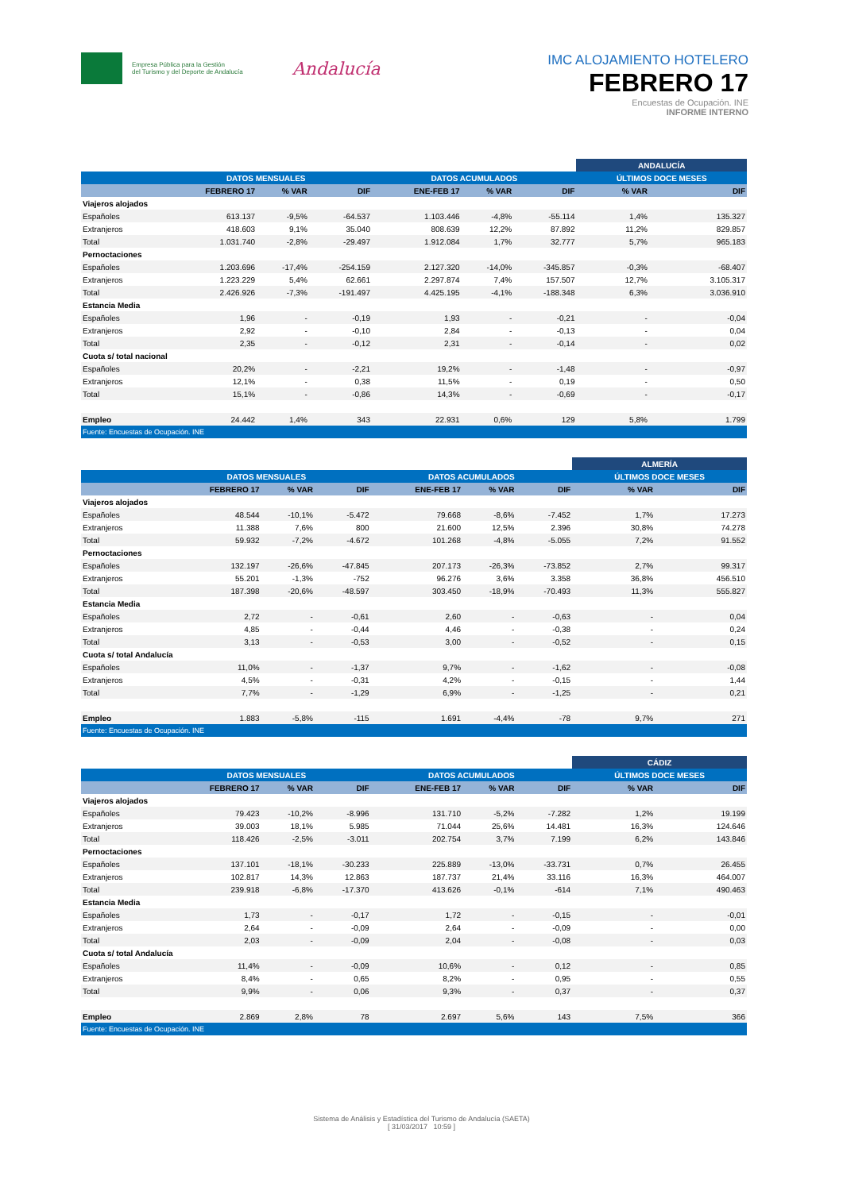Empresa Pública para la Gestión
del Turismo y del Deporte de Andalucía
Andalucía
IMC ALOJAMIENTO HOTELERO
FEBRERO 17
Encuestas de Ocupación. INE
INFORME INTERNO
| | | | | | | | ANDALUCÍA | |
| --- | --- | --- | --- | --- | --- | --- | --- | --- |
| | DATOS MENSUALES | | | DATOS ACUMULADOS | | | ÚLTIMOS DOCE MESES | |
| | FEBRERO 17 | % VAR | DIF | ENE-FEB 17 | % VAR | DIF | % VAR | DIF |
| Viajeros alojados | | | | | | | | |
| Españoles | 613.137 | -9,5% | -64.537 | 1.103.446 | -4,8% | -55.114 | 1,4% | 135.327 |
| Extranjeros | 418.603 | 9,1% | 35.040 | 808.639 | 12,2% | 87.892 | 11,2% | 829.857 |
| Total | 1.031.740 | -2,8% | -29.497 | 1.912.084 | 1,7% | 32.777 | 5,7% | 965.183 |
| Pernoctaciones | | | | | | | | |
| Españoles | 1.203.696 | -17,4% | -254.159 | 2.127.320 | -14,0% | -345.857 | -0,3% | -68.407 |
| Extranjeros | 1.223.229 | 5,4% | 62.661 | 2.297.874 | 7,4% | 157.507 | 12,7% | 3.105.317 |
| Total | 2.426.926 | -7,3% | -191.497 | 4.425.195 | -4,1% | -188.348 | 6,3% | 3.036.910 |
| Estancia Media | | | | | | | | |
| Españoles | 1,96 | - | -0,19 | 1,93 | - | -0,21 | - | -0,04 |
| Extranjeros | 2,92 | - | -0,10 | 2,84 | - | -0,13 | - | 0,04 |
| Total | 2,35 | - | -0,12 | 2,31 | - | -0,14 | - | 0,02 |
| Cuota s/ total nacional | | | | | | | | |
| Españoles | 20,2% | - | -2,21 | 19,2% | - | -1,48 | - | -0,97 |
| Extranjeros | 12,1% | - | 0,38 | 11,5% | - | 0,19 | - | 0,50 |
| Total | 15,1% | - | -0,86 | 14,3% | - | -0,69 | - | -0,17 |
| Empleo | 24.442 | 1,4% | 343 | 22.931 | 0,6% | 129 | 5,8% | 1.799 |
| Fuente: Encuestas de Ocupación. INE | | | | | | | | |
| | | | | | | | ALMERÍA | |
| --- | --- | --- | --- | --- | --- | --- | --- | --- |
| | DATOS MENSUALES | | | DATOS ACUMULADOS | | | ÚLTIMOS DOCE MESES | |
| | FEBRERO 17 | % VAR | DIF | ENE-FEB 17 | % VAR | DIF | % VAR | DIF |
| Viajeros alojados | | | | | | | | |
| Españoles | 48.544 | -10,1% | -5.472 | 79.668 | -8,6% | -7.452 | 1,7% | 17.273 |
| Extranjeros | 11.388 | 7,6% | 800 | 21.600 | 12,5% | 2.396 | 30,8% | 74.278 |
| Total | 59.932 | -7,2% | -4.672 | 101.268 | -4,8% | -5.055 | 7,2% | 91.552 |
| Pernoctaciones | | | | | | | | |
| Españoles | 132.197 | -26,6% | -47.845 | 207.173 | -26,3% | -73.852 | 2,7% | 99.317 |
| Extranjeros | 55.201 | -1,3% | -752 | 96.276 | 3,6% | 3.358 | 36,8% | 456.510 |
| Total | 187.398 | -20,6% | -48.597 | 303.450 | -18,9% | -70.493 | 11,3% | 555.827 |
| Estancia Media | | | | | | | | |
| Españoles | 2,72 | - | -0,61 | 2,60 | - | -0,63 | - | 0,04 |
| Extranjeros | 4,85 | - | -0,44 | 4,46 | - | -0,38 | - | 0,24 |
| Total | 3,13 | - | -0,53 | 3,00 | - | -0,52 | - | 0,15 |
| Cuota s/ total Andalucía | | | | | | | | |
| Españoles | 11,0% | - | -1,37 | 9,7% | - | -1,62 | - | -0,08 |
| Extranjeros | 4,5% | - | -0,31 | 4,2% | - | -0,15 | - | 1,44 |
| Total | 7,7% | - | -1,29 | 6,9% | - | -1,25 | - | 0,21 |
| Empleo | 1.883 | -5,8% | -115 | 1.691 | -4,4% | -78 | 9,7% | 271 |
| Fuente: Encuestas de Ocupación. INE | | | | | | | | |
| | | | | | | | CÁDIZ | |
| --- | --- | --- | --- | --- | --- | --- | --- | --- |
| | DATOS MENSUALES | | | DATOS ACUMULADOS | | | ÚLTIMOS DOCE MESES | |
| | FEBRERO 17 | % VAR | DIF | ENE-FEB 17 | % VAR | DIF | % VAR | DIF |
| Viajeros alojados | | | | | | | | |
| Españoles | 79.423 | -10,2% | -8.996 | 131.710 | -5,2% | -7.282 | 1,2% | 19.199 |
| Extranjeros | 39.003 | 18,1% | 5.985 | 71.044 | 25,6% | 14.481 | 16,3% | 124.646 |
| Total | 118.426 | -2,5% | -3.011 | 202.754 | 3,7% | 7.199 | 6,2% | 143.846 |
| Pernoctaciones | | | | | | | | |
| Españoles | 137.101 | -18,1% | -30.233 | 225.889 | -13,0% | -33.731 | 0,7% | 26.455 |
| Extranjeros | 102.817 | 14,3% | 12.863 | 187.737 | 21,4% | 33.116 | 16,3% | 464.007 |
| Total | 239.918 | -6,8% | -17.370 | 413.626 | -0,1% | -614 | 7,1% | 490.463 |
| Estancia Media | | | | | | | | |
| Españoles | 1,73 | - | -0,17 | 1,72 | - | -0,15 | - | -0,01 |
| Extranjeros | 2,64 | - | -0,09 | 2,64 | - | -0,09 | - | 0,00 |
| Total | 2,03 | - | -0,09 | 2,04 | - | -0,08 | - | 0,03 |
| Cuota s/ total Andalucía | | | | | | | | |
| Españoles | 11,4% | - | -0,09 | 10,6% | - | 0,12 | - | 0,85 |
| Extranjeros | 8,4% | - | 0,65 | 8,2% | - | 0,95 | - | 0,55 |
| Total | 9,9% | - | 0,06 | 9,3% | - | 0,37 | - | 0,37 |
| Empleo | 2.869 | 2,8% | 78 | 2.697 | 5,6% | 143 | 7,5% | 366 |
| Fuente: Encuestas de Ocupación. INE | | | | | | | | |
Sistema de Análisis y Estadística del Turismo de Andalucía (SAETA)
[ 31/03/2017 10:59 ]